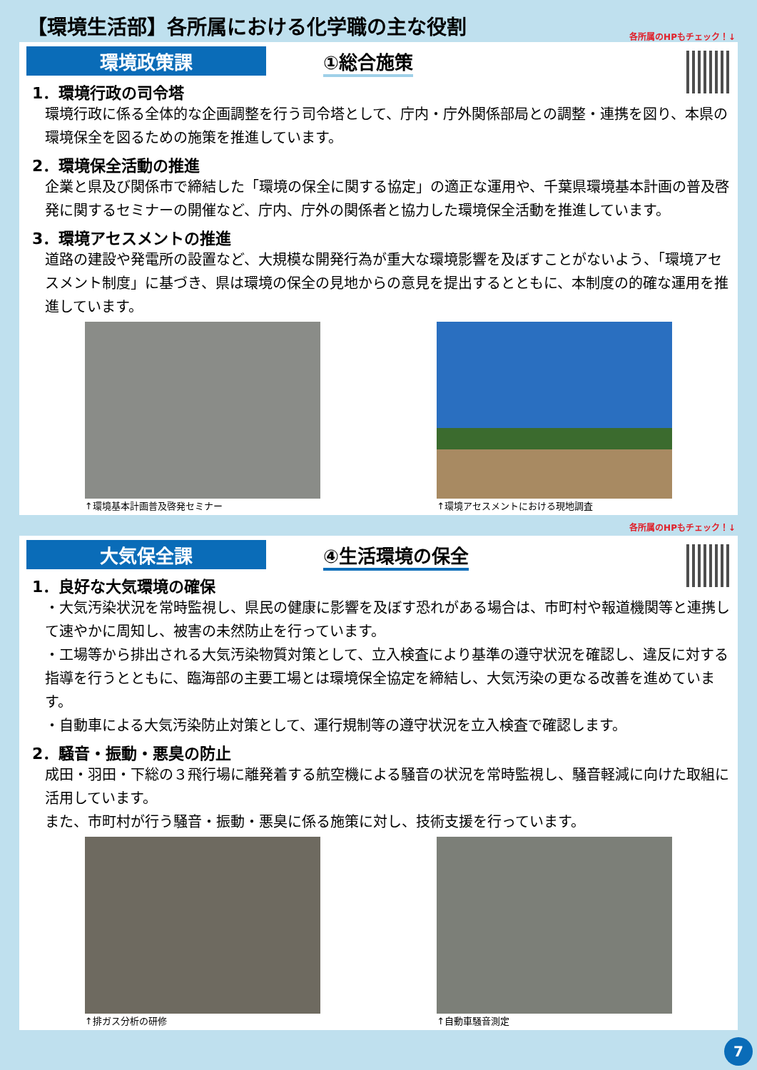【環境生活部】各所属における化学職の主な役割
各所属のHPもチェック！↓
環境政策課 ①総合施策
1．環境行政の司令塔
環境行政に係る全体的な企画調整を行う司令塔として、庁内・庁外関係部局との調整・連携を図り、本県の環境保全を図るための施策を推進しています。
2．環境保全活動の推進
企業と県及び関係市で締結した「環境の保全に関する協定」の適正な運用や、千葉県環境基本計画の普及啓発に関するセミナーの開催など、庁内、庁外の関係者と協力した環境保全活動を推進しています。
3．環境アセスメントの推進
道路の建設や発電所の設置など、大規模な開発行為が重大な環境影響を及ぼすことがないよう、「環境アセスメント制度」に基づき、県は環境の保全の見地からの意見を提出するとともに、本制度の的確な運用を推進しています。
↑環境基本計画普及啓発セミナー ↑環境アセスメントにおける現地調査
各所属のHPもチェック！↓
大気保全課 ④生活環境の保全
1．良好な大気環境の確保
・大気汚染状況を常時監視し、県民の健康に影響を及ぼす恐れがある場合は、市町村や報道機関等と連携して速やかに周知し、被害の未然防止を行っています。
・工場等から排出される大気汚染物質対策として、立入検査により基準の遵守状況を確認し、違反に対する指導を行うとともに、臨海部の主要工場とは環境保全協定を締結し、大気汚染の更なる改善を進めています。
・自動車による大気汚染防止対策として、運行規制等の遵守状況を立入検査で確認します。
2．騒音・振動・悪臭の防止
成田・羽田・下総の３飛行場に離発着する航空機による騒音の状況を常時監視し、騒音軽減に向けた取組に活用しています。
また、市町村が行う騒音・振動・悪臭に係る施策に対し、技術支援を行っています。
↑排ガス分析の研修 ↑自動車騒音測定
7